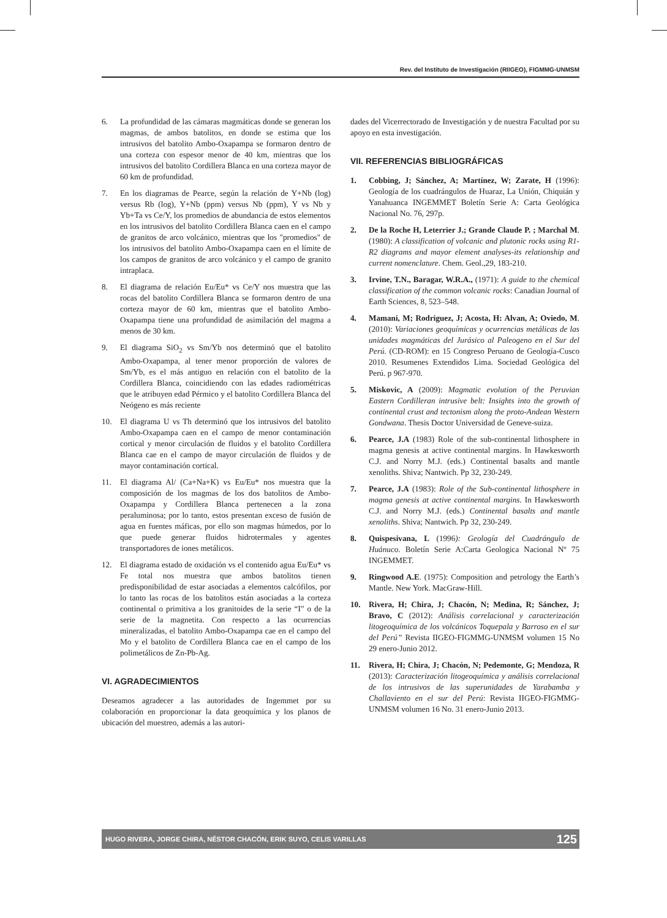Rev. del Instituto de Investigación (RIIGEO), FIGMMG-UNMSM
6. La profundidad de las cámaras magmáticas donde se generan los magmas, de ambos batolitos, en donde se estima que los intrusivos del batolito Ambo-Oxapampa se formaron dentro de una corteza con espesor menor de 40 km, mientras que los intrusivos del batolito Cordillera Blanca en una corteza mayor de 60 km de profundidad.
7. En los diagramas de Pearce, según la relación de Y+Nb (log) versus Rb (log), Y+Nb (ppm) versus Nb (ppm), Y vs Nb y Yb+Ta vs Ce/Y, los promedios de abundancia de estos elementos en los intrusivos del batolito Cordillera Blanca caen en el campo de granitos de arco volcánico, mientras que los "promedios" de los intrusivos del batolito Ambo-Oxapampa caen en el límite de los campos de granitos de arco volcánico y el campo de granito intraplaca.
8. El diagrama de relación Eu/Eu* vs Ce/Y nos muestra que las rocas del batolito Cordillera Blanca se formaron dentro de una corteza mayor de 60 km, mientras que el batolito Ambo-Oxapampa tiene una profundidad de asimilación del magma a menos de 30 km.
9. El diagrama SiO<sub>2</sub> vs Sm/Yb nos determinó que el batolito Ambo-Oxapampa, al tener menor proporción de valores de Sm/Yb, es el más antiguo en relación con el batolito de la Cordillera Blanca, coincidiendo con las edades radiométricas que le atribuyen edad Pérmico y el batolito Cordillera Blanca del Neógeno es más reciente
10. El diagrama U vs Th determinó que los intrusivos del batolito Ambo-Oxapampa caen en el campo de menor contaminación cortical y menor circulación de fluidos y el batolito Cordillera Blanca cae en el campo de mayor circulación de fluidos y de mayor contaminación cortical.
11. El diagrama Al/ (Ca+Na+K) vs Eu/Eu* nos muestra que la composición de los magmas de los dos batolitos de Ambo-Oxapampa y Cordillera Blanca pertenecen a la zona peraluminosa; por lo tanto, estos presentan exceso de fusión de agua en fuentes máficas, por ello son magmas húmedos, por lo que puede generar fluidos hidrotermales y agentes transportadores de iones metálicos.
12. El diagrama estado de oxidación vs el contenido agua Eu/Eu* vs Fe total nos muestra que ambos batolitos tienen predisponibilidad de estar asociadas a elementos calcófilos, por lo tanto las rocas de los batolitos están asociadas a la corteza continental o primitiva a los granitoides de la serie “I” o de la serie de la magnetita. Con respecto a las ocurrencias mineralizadas, el batolito Ambo-Oxapampa cae en el campo del Mo y el batolito de Cordillera Blanca cae en el campo de los polimetálicos de Zn-Pb-Ag.
VI. AGRADECIMIENTOS
Deseamos agradecer a las autoridades de Ingemmet por su colaboración en proporcionar la data geoquímica y los planos de ubicación del muestreo, además a las autori-
dades del Vicerrectorado de Investigación y de nuestra Facultad por su apoyo en esta investigación.
VII. REFERENCIAS BIBLIOGRÁFICAS
1. Cobbing, J; Sánchez, A; Martínez, W; Zarate, H (1996): Geología de los cuadrángulos de Huaraz, La Unión, Chiquián y Yanahuanca INGEMMET Boletín Serie A: Carta Geológica Nacional No. 76, 297p.
2. De la Roche H, Leterrier J.; Grande Claude P. ; Marchal M. (1980): A classification of volcanic and plutonic rocks using R1-R2 diagrams and mayor element analyses-its relationship and current nomenclature. Chem. Geol.,29, 183-210.
3. Irvine, T.N., Baragar, W.R.A., (1971): A guide to the chemical classification of the common volcanic rocks: Canadian Journal of Earth Sciences, 8, 523–548.
4. Mamani, M; Rodriguez, J; Acosta, H: Alvan, A; Oviedo, M. (2010): Variaciones geoquímicas y ocurrencias metálicas de las unidades magmáticas del Jurásico al Paleogeno en el Sur del Perú. (CD-ROM): en 15 Congreso Peruano de Geología-Cusco 2010. Resumenes Extendidos Lima. Sociedad Geológica del Perú. p 967-970.
5. Miskovic, A (2009): Magmatic evolution of the Peruvian Eastern Cordilleran intrusive belt: Insights into the growth of continental crust and tectonism along the proto-Andean Western Gondwana. Thesis Doctor Universidad de Geneve-suiza.
6. Pearce, J.A (1983) Role of the sub-continental lithosphere in magma genesis at active continental margins. In Hawkesworth C.J. and Norry M.J. (eds.) Continental basalts and mantle xenoliths. Shiva; Nantwich. Pp 32, 230-249.
7. Pearce, J.A (1983): Role of the Sub-continental lithosphere in magma genesis at active continental margins. In Hawkesworth C.J. and Norry M.J. (eds.) Continental basalts and mantle xenoliths. Shiva; Nantwich. Pp 32, 230-249.
8. Quispesivana, L (1996): Geología del Cuadrángulo de Huánuco. Boletín Serie A:Carta Geologica Nacional Nº 75 INGEMMET.
9. Ringwood A.E. (1975): Composition and petrology the Earth’s Mantle. New York. MacGraw-Hill.
10. Rivera, H; Chira, J; Chacón, N; Medina, R; Sánchez, J; Bravo, C (2012): Análisis correlacional y caracterización litogeoquímica de los volcánicos Toquepala y Barroso en el sur del Perú” Revista IIGEO-FIGMMG-UNMSM volumen 15 No 29 enero-Junio 2012.
11. Rivera, H; Chira, J; Chacón, N; Pedemonte, G; Mendoza, R (2013): Caracterización litogeoquímica y análisis correlacional de los intrusivos de las superunidades de Yarabamba y Challaviento en el sur del Perú: Revista IIGEO-FIGMMG-UNMSM volumen 16 No. 31 enero-Junio 2013.
HUGO RIVERA, JORGE CHIRA, NÉSTOR CHACÓN, ERIK SUYO, CELIS VARILLAS 125